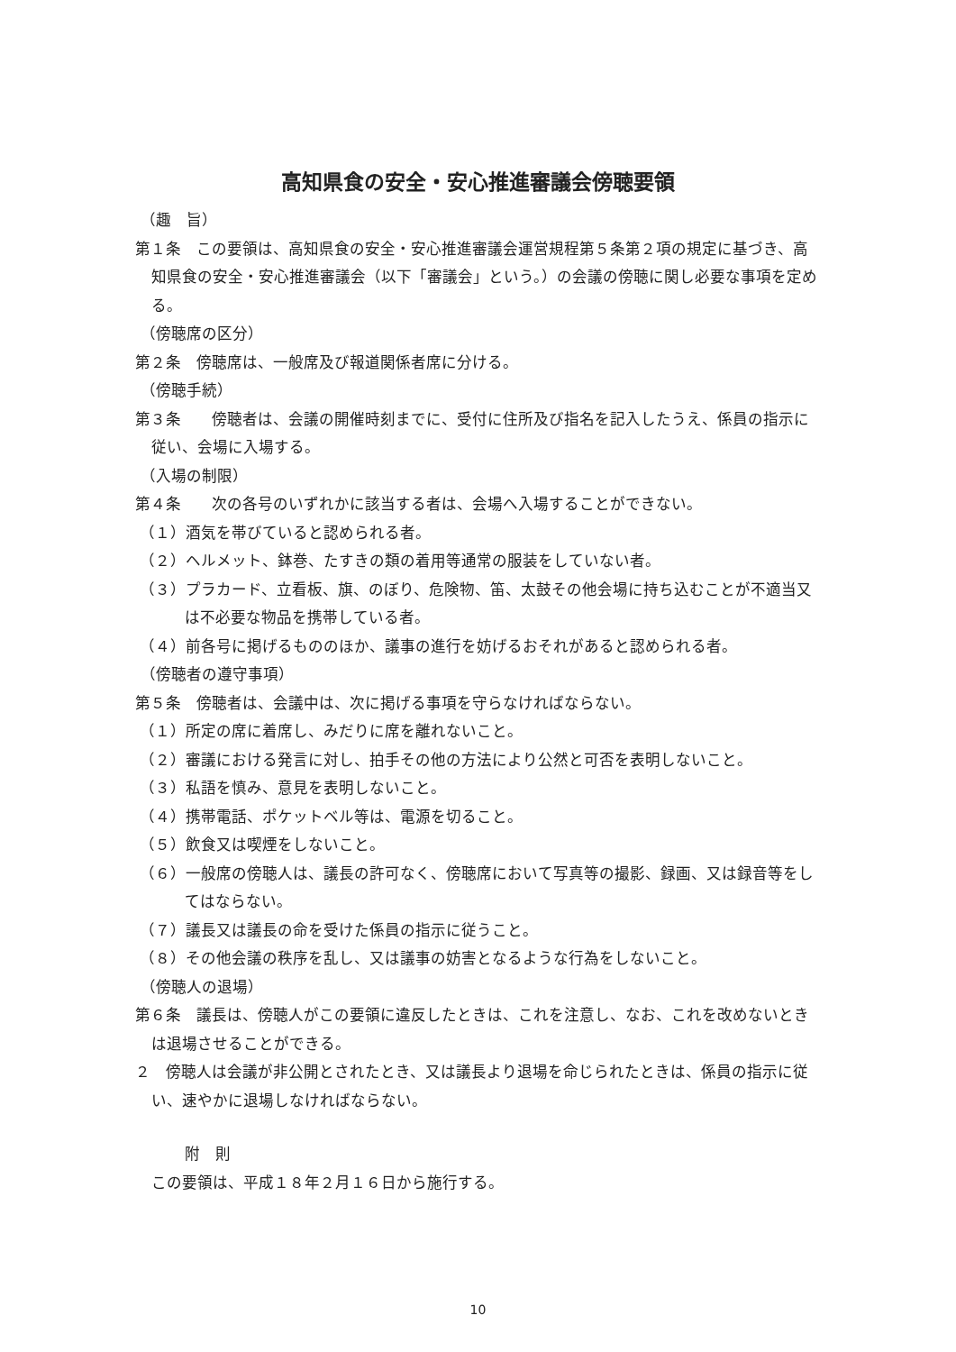高知県食の安全・安心推進審議会傍聴要領
（趣　旨）
第１条　この要領は、高知県食の安全・安心推進審議会運営規程第５条第２項の規定に基づき、高知県食の安全・安心推進審議会（以下「審議会」という。）の会議の傍聴に関し必要な事項を定める。
（傍聴席の区分）
第２条　傍聴席は、一般席及び報道関係者席に分ける。
（傍聴手続）
第３条　　傍聴者は、会議の開催時刻までに、受付に住所及び指名を記入したうえ、係員の指示に従い、会場に入場する。
（入場の制限）
第４条　　次の各号のいずれかに該当する者は、会場へ入場することができない。
（１）酒気を帯びていると認められる者。
（２）ヘルメット、鉢巻、たすきの類の着用等通常の服装をしていない者。
（３）プラカード、立看板、旗、のぼり、危険物、笛、太鼓その他会場に持ち込むことが不適当又は不必要な物品を携帯している者。
（４）前各号に掲げるもののほか、議事の進行を妨げるおそれがあると認められる者。
（傍聴者の遵守事項）
第５条　傍聴者は、会議中は、次に掲げる事項を守らなければならない。
（１）所定の席に着席し、みだりに席を離れないこと。
（２）審議における発言に対し、拍手その他の方法により公然と可否を表明しないこと。
（３）私語を慎み、意見を表明しないこと。
（４）携帯電話、ポケットベル等は、電源を切ること。
（５）飲食又は喫煙をしないこと。
（６）一般席の傍聴人は、議長の許可なく、傍聴席において写真等の撮影、録画、又は録音等をしてはならない。
（７）議長又は議長の命を受けた係員の指示に従うこと。
（８）その他会議の秩序を乱し、又は議事の妨害となるような行為をしないこと。
（傍聴人の退場）
第６条　議長は、傍聴人がこの要領に違反したときは、これを注意し、なお、これを改めないときは退場させることができる。
２　傍聴人は会議が非公開とされたとき、又は議長より退場を命じられたときは、係員の指示に従い、速やかに退場しなければならない。
附　則
この要領は、平成１８年２月１６日から施行する。
10